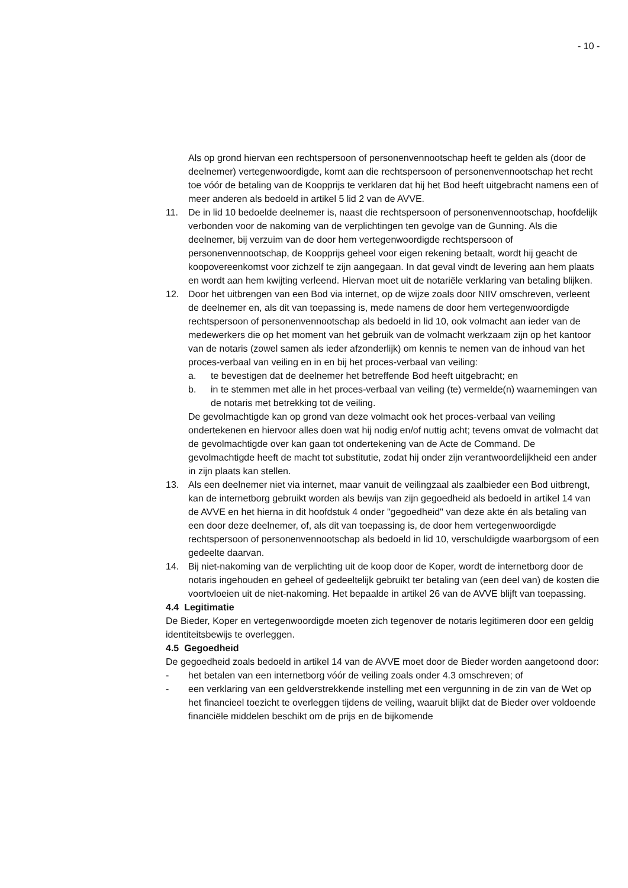- 10 -
Als op grond hiervan een rechtspersoon of personenvennootschap heeft te gelden als (door de deelnemer) vertegenwoordigde, komt aan die rechtspersoon of personenvennootschap het recht toe vóór de betaling van de Koopprijs te verklaren dat hij het Bod heeft uitgebracht namens een of meer anderen als bedoeld in artikel 5 lid 2 van de AVVE.
11. De in lid 10 bedoelde deelnemer is, naast die rechtspersoon of personenvennootschap, hoofdelijk verbonden voor de nakoming van de verplichtingen ten gevolge van de Gunning. Als die deelnemer, bij verzuim van de door hem vertegenwoordigde rechtspersoon of personenvennootschap, de Koopprijs geheel voor eigen rekening betaalt, wordt hij geacht de koopovereenkomst voor zichzelf te zijn aangegaan. In dat geval vindt de levering aan hem plaats en wordt aan hem kwijting verleend. Hiervan moet uit de notariële verklaring van betaling blijken.
12. Door het uitbrengen van een Bod via internet, op de wijze zoals door NIIV omschreven, verleent de deelnemer en, als dit van toepassing is, mede namens de door hem vertegenwoordigde rechtspersoon of personenvennootschap als bedoeld in lid 10, ook volmacht aan ieder van de medewerkers die op het moment van het gebruik van de volmacht werkzaam zijn op het kantoor van de notaris (zowel samen als ieder afzonderlijk) om kennis te nemen van de inhoud van het proces-verbaal van veiling en in en bij het proces-verbaal van veiling:
a. te bevestigen dat de deelnemer het betreffende Bod heeft uitgebracht; en
b. in te stemmen met alle in het proces-verbaal van veiling (te) vermelde(n) waarnemingen van de notaris met betrekking tot de veiling.
De gevolmachtigde kan op grond van deze volmacht ook het proces-verbaal van veiling ondertekenen en hiervoor alles doen wat hij nodig en/of nuttig acht; tevens omvat de volmacht dat de gevolmachtigde over kan gaan tot ondertekening van de Acte de Command. De gevolmachtigde heeft de macht tot substitutie, zodat hij onder zijn verantwoordelijkheid een ander in zijn plaats kan stellen.
13. Als een deelnemer niet via internet, maar vanuit de veilingzaal als zaalbieder een Bod uitbrengt, kan de internetborg gebruikt worden als bewijs van zijn gegoedheid als bedoeld in artikel 14 van de AVVE en het hierna in dit hoofdstuk 4 onder "gegoedheid" van deze akte én als betaling van een door deze deelnemer, of, als dit van toepassing is, de door hem vertegenwoordigde rechtspersoon of personenvennootschap als bedoeld in lid 10, verschuldigde waarborgsom of een gedeelte daarvan.
14. Bij niet-nakoming van de verplichting uit de koop door de Koper, wordt de internetborg door de notaris ingehouden en geheel of gedeeltelijk gebruikt ter betaling van (een deel van) de kosten die voortvloeien uit de niet-nakoming. Het bepaalde in artikel 26 van de AVVE blijft van toepassing.
4.4 Legitimatie
De Bieder, Koper en vertegenwoordigde moeten zich tegenover de notaris legitimeren door een geldig identiteitsbewijs te overleggen.
4.5 Gegoedheid
De gegoedheid zoals bedoeld in artikel 14 van de AVVE moet door de Bieder worden aangetoond door:
- het betalen van een internetborg vóór de veiling zoals onder 4.3 omschreven; of
- een verklaring van een geldverstrekkende instelling met een vergunning in de zin van de Wet op het financieel toezicht te overleggen tijdens de veiling, waaruit blijkt dat de Bieder over voldoende financiële middelen beschikt om de prijs en de bijkomende